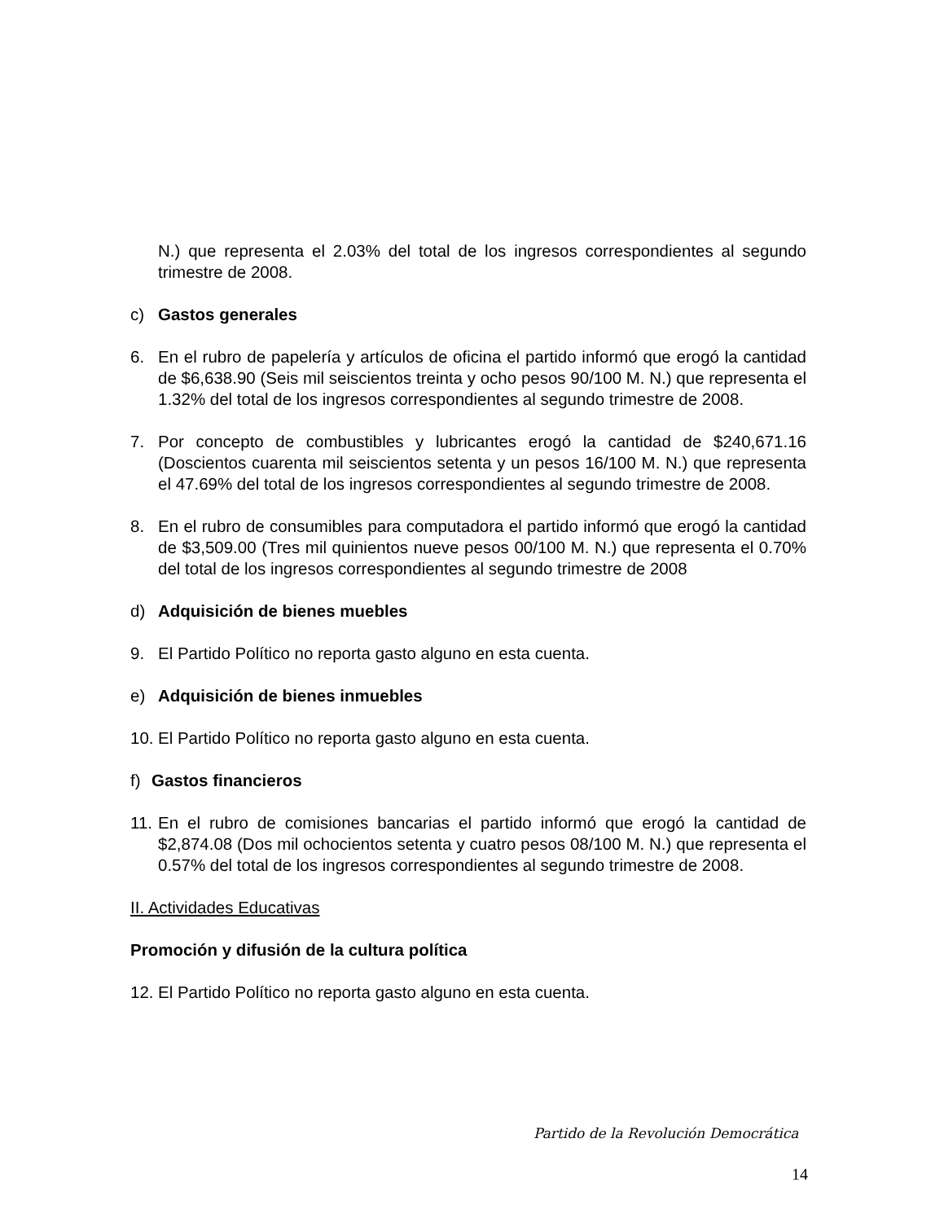N.) que representa el 2.03% del total de los ingresos correspondientes al segundo trimestre de 2008.
c) Gastos generales
6. En el rubro de papelería y artículos de oficina el partido informó que erogó la cantidad de $6,638.90 (Seis mil seiscientos treinta y ocho pesos 90/100 M. N.) que representa el 1.32% del total de los ingresos correspondientes al segundo trimestre de 2008.
7. Por concepto de combustibles y lubricantes erogó la cantidad de $240,671.16 (Doscientos cuarenta mil seiscientos setenta y un pesos 16/100 M. N.) que representa el 47.69% del total de los ingresos correspondientes al segundo trimestre de 2008.
8. En el rubro de consumibles para computadora el partido informó que erogó la cantidad de $3,509.00 (Tres mil quinientos nueve pesos 00/100 M. N.) que representa el 0.70% del total de los ingresos correspondientes al segundo trimestre de 2008
d) Adquisición de bienes muebles
9. El Partido Político no reporta gasto alguno en esta cuenta.
e) Adquisición de bienes inmuebles
10. El Partido Político no reporta gasto alguno en esta cuenta.
f) Gastos financieros
11. En el rubro de comisiones bancarias el partido informó que erogó la cantidad de $2,874.08 (Dos mil ochocientos setenta y cuatro pesos 08/100 M. N.) que representa el 0.57% del total de los ingresos correspondientes al segundo trimestre de 2008.
II. Actividades Educativas
Promoción y difusión de la cultura política
12. El Partido Político no reporta gasto alguno en esta cuenta.
Partido de la Revolución Democrática
14